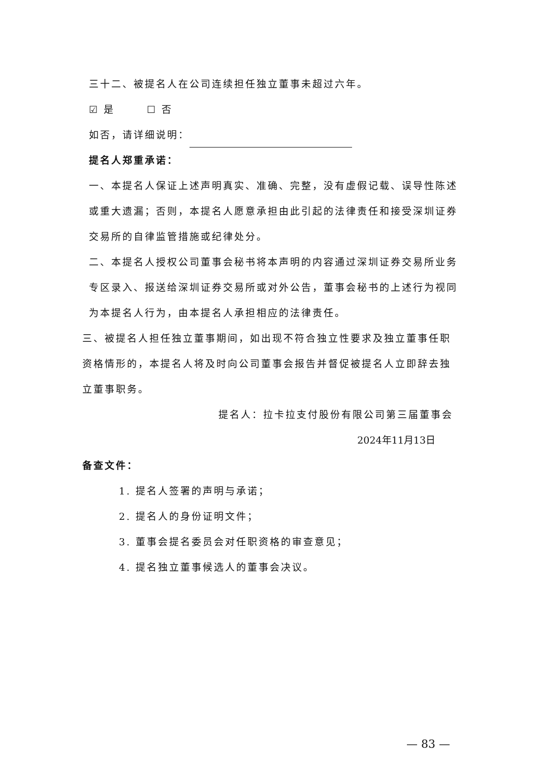三十二、被提名人在公司连续担任独立董事未超过六年。
☑ 是 ☐ 否
如否，请详细说明：
提名人郑重承诺：
一、本提名人保证上述声明真实、准确、完整，没有虚假记载、误导性陈述或重大遗漏；否则，本提名人愿意承担由此引起的法律责任和接受深圳证券交易所的自律监管措施或纪律处分。
二、本提名人授权公司董事会秘书将本声明的内容通过深圳证券交易所业务专区录入、报送给深圳证券交易所或对外公告，董事会秘书的上述行为视同为本提名人行为，由本提名人承担相应的法律责任。
三、被提名人担任独立董事期间，如出现不符合独立性要求及独立董事任职资格情形的，本提名人将及时向公司董事会报告并督促被提名人立即辞去独立董事职务。
提名人：拉卡拉支付股份有限公司第三届董事会
2024年11月13日
备查文件：
1. 提名人签署的声明与承诺；
2. 提名人的身份证明文件；
3. 董事会提名委员会对任职资格的审查意见；
4. 提名独立董事候选人的董事会决议。
— 83 —